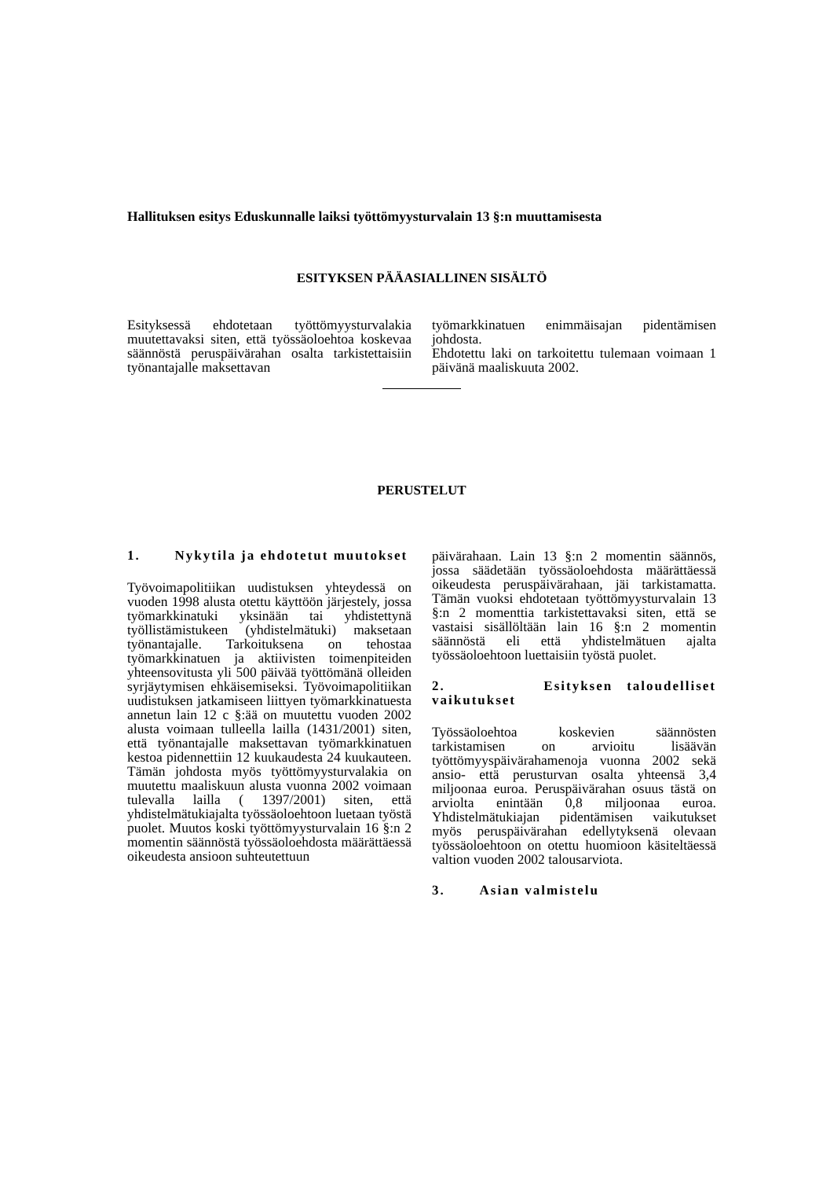Hallituksen esitys Eduskunnalle laiksi työttömyysturvalain 13 §:n muuttamisesta
ESITYKSEN PÄÄASIALLINEN SISÄLTÖ
Esityksessä ehdotetaan työttömyysturvalakia muutettavaksi siten, että työssäoloehtoa koskevaa säännöstä peruspäivärahan osalta tarkistettaisiin työnantajalle maksettavan
työmarkkinatuen enimmäisajan pidentämisen johdosta.
Ehdotettu laki on tarkoitettu tulemaan voimaan 1 päivänä maaliskuuta 2002.
PERUSTELUT
1. Nykytila ja ehdotetut muutokset
Työvoimapolitiikan uudistuksen yhteydessä on vuoden 1998 alusta otettu käyttöön järjestely, jossa työmarkkinatuki yksinään tai yhdistettynä työllistämistukeen (yhdistelmätuki) maksetaan työnantajalle. Tarkoituksena on tehostaa työmarkkinatuen ja aktiivisten toimenpiteiden yhteensovitusta yli 500 päivää työttömänä olleiden syrjäytymisen ehkäisemiseksi. Työvoimapolitiikan uudistuksen jatkamiseen liittyen työmarkkinatuesta annetun lain 12 c §:ää on muutettu vuoden 2002 alusta voimaan tulleella lailla (1431/2001) siten, että työnantajalle maksettavan työmarkkinatuen kestoa pidennettiin 12 kuukaudesta 24 kuukauteen. Tämän johdosta myös työttömyysturvalakia on muutettu maaliskuun alusta vuonna 2002 voimaan tulevalla lailla ( 1397/2001) siten, että yhdistelmätukiajalta työssäoloehtoon luetaan työstä puolet. Muutos koski työttömyysturvalain 16 §:n 2 momentin säännöstä työssäoloehdosta määrättäessä oikeudesta ansioon suhteutettuun
päivärahaan. Lain 13 §:n 2 momentin säännös, jossa säädetään työssäoloehdosta määrättäessä oikeudesta peruspäivärahaan, jäi tarkistamatta. Tämän vuoksi ehdotetaan työttömyysturvalain 13 §:n 2 momenttia tarkistettavaksi siten, että se vastaisi sisällöltään lain 16 §:n 2 momentin säännöstä eli että yhdistelmätuen ajalta työssäoloehtoon luettaisiin työstä puolet.
2. Esityksen taloudelliset vaikutukset
Työssäoloehtoa koskevien säännösten tarkistamisen on arvioitu lisäävän työttömyyspäivärahamenoja vuonna 2002 sekä ansio- että perusturvan osalta yhteensä 3,4 miljoonaa euroa. Peruspäivärahan osuus tästä on arviolta enintään 0,8 miljoonaa euroa. Yhdistelmätukiajan pidentämisen vaikutukset myös peruspäivärahan edellytyksenä olevaan työssäoloehtoon on otettu huomioon käsiteltäessä valtion vuoden 2002 talousarviota.
3. Asian valmistelu